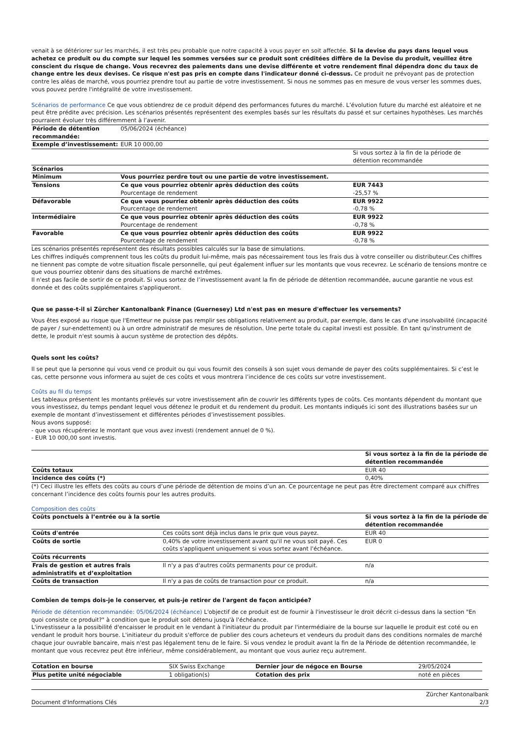venait à se détériorer sur les marchés, il est très peu probable que notre capacité à vous payer en soit affectée. Si la devise du pays dans lequel vous achetez ce produit ou du compte sur lequel les sommes versées sur ce produit sont créditées diffère de la Devise du produit, veuillez être conscient du risque de change. Vous recevrez des paiements dans une devise différente et votre rendement final dépendra donc du taux de change entre les deux devises. Ce risque n'est pas pris en compte dans l'indicateur donné ci-dessus. Ce produit ne prévoyant pas de protection contre les aléas de marché, vous pourriez prendre tout au partie de votre investissement. Si nous ne sommes pas en mesure de vous verser les sommes dues, vous pouvez perdre l'intégralité de votre investissement.
Scénarios de performance Ce que vous obtiendrez de ce produit dépend des performances futures du marché. L’évolution future du marché est aléatoire et ne peut être prédite avec précision. Les scénarios présentés représentent des exemples basés sur les résultats du passé et sur certaines hypothèses. Les marchés pourraient évoluer très différemment à l’avenir.
| Période de détention recommandée: | 05/06/2024 (échéance) | |
| Exemple d’investissement: | EUR 10 000,00 | |
| | | Si vous sortez à la fin de la période de détention recommandée |
| Scénarios | | |
| Minimum | Vous pourriez perdre tout ou une partie de votre investissement. | |
| Tensions | Ce que vous pourriez obtenir après déduction des coûts Pourcentage de rendement | EUR 7443 -25,57 % |
| Défavorable | Ce que vous pourriez obtenir après déduction des coûts Pourcentage de rendement | EUR 9922 -0,78 % |
| Intermédiaire | Ce que vous pourriez obtenir après déduction des coûts Pourcentage de rendement | EUR 9922 -0,78 % |
| Favorable | Ce que vous pourriez obtenir après déduction des coûts Pourcentage de rendement | EUR 9922 -0,78 % |
Les scénarios présentés représentent des résultats possibles calculés sur la base de simulations.
Les chiffres indiqués comprennent tous les coûts du produit lui-même, mais pas nécessairement tous les frais dus à votre conseiller ou distributeur.Ces chiffres ne tiennent pas compte de votre situation fiscale personnelle, qui peut également influer sur les montants que vous recevrez. Le scénario de tensions montre ce que vous pourriez obtenir dans des situations de marché extrêmes.
Il n'est pas facile de sortir de ce produit. Si vous sortez de l’investissement avant la fin de période de détention recommandée, aucune garantie ne vous est donnée et des coûts supplémentaires s'appliqueront.
Que se passe-t-il si Zürcher Kantonalbank Finance (Guernesey) Ltd n'est pas en mesure d'effectuer les versements?
Vous êtes exposé au risque que l'Emetteur ne puisse pas remplir ses obligations relativement au produit, par exemple, dans le cas d'une insolvabilité (incapacité de payer / sur-endettement) ou à un ordre administratif de mesures de résolution. Une perte totale du capital investi est possible. En tant qu'instrument de dette, le produit n'est soumis à aucun système de protection des dépôts.
Quels sont les coûts?
Il se peut que la personne qui vous vend ce produit ou qui vous fournit des conseils à son sujet vous demande de payer des coûts supplémentaires. Si c’est le cas, cette personne vous informera au sujet de ces coûts et vous montrera l’incidence de ces coûts sur votre investissement.
Coûts au fil du temps
Les tableaux présentent les montants prélevés sur votre investissement afin de couvrir les différents types de coûts. Ces montants dépendent du montant que vous investissez, du temps pendant lequel vous détenez le produit et du rendement du produit. Les montants indiqués ici sont des illustrations basées sur un exemple de montant d’investissement et différentes périodes d’investissement possibles.
Nous avons supposé:
- que vous récupéreriez le montant que vous avez investi (rendement annuel de 0 %).
- EUR 10 000,00 sont investis.
| | Si vous sortez à la fin de la période de détention recommandée |
| --- | --- |
| Coûts totaux | EUR 40 |
| Incidence des coûts (*) | 0,40% |
(*) Ceci illustre les effets des coûts au cours d’une période de détention de moins d’un an. Ce pourcentage ne peut pas être directement comparé aux chiffres concernant l’incidence des coûts fournis pour les autres produits.
Composition des coûts
| Coûts ponctuels à l’entrée ou à la sortie | | Si vous sortez à la fin de la période de détention recommandée |
| --- | --- | --- |
| Coûts d'entrée | Ces coûts sont déjà inclus dans le prix que vous payez. | EUR 40 |
| Coûts de sortie | 0,40% de votre investissement avant qu'il ne vous soit payé. Ces coûts s'appliquent uniquement si vous sortez avant l'échéance. | EUR 0 |
| Coûts récurrents | | |
| Frais de gestion et autres frais administratifs et d’exploitation | Il n'y a pas d'autres coûts permanents pour ce produit. | n/a |
| Coûts de transaction | Il n'y a pas de coûts de transaction pour ce produit. | n/a |
Combien de temps dois-je le conserver, et puis-je retirer de l'argent de façon anticipée?
Période de détention recommandée: 05/06/2024 (échéance) L'objectif de ce produit est de fournir à l'investisseur le droit décrit ci-dessus dans la section "En quoi consiste ce produit?" à condition que le produit soit détenu jusqu'à l'échéance.
L'investisseur a la possibilité d'encaisser le produit en le vendant à l'initiateur du produit par l'intermédiaire de la bourse sur laquelle le produit est coté ou en vendant le produit hors bourse. L'initiateur du produit s'efforce de publier des cours acheteurs et vendeurs du produit dans des conditions normales de marché chaque jour ouvrable bancaire, mais n'est pas légalement tenu de le faire. Si vous vendez le produit avant la fin de la Période de détention recommandée, le montant que vous recevrez peut être inférieur, même considérablement, au montant que vous auriez reçu autrement.
| Cotation en bourse | SIX Swiss Exchange | Dernier jour de négoce en Bourse | 29/05/2024 |
| Plus petite unité négociable | 1 obligation(s) | Cotation des prix | noté en pièces |
Document d'Informations Clés Zürcher Kantonalbank
2/3